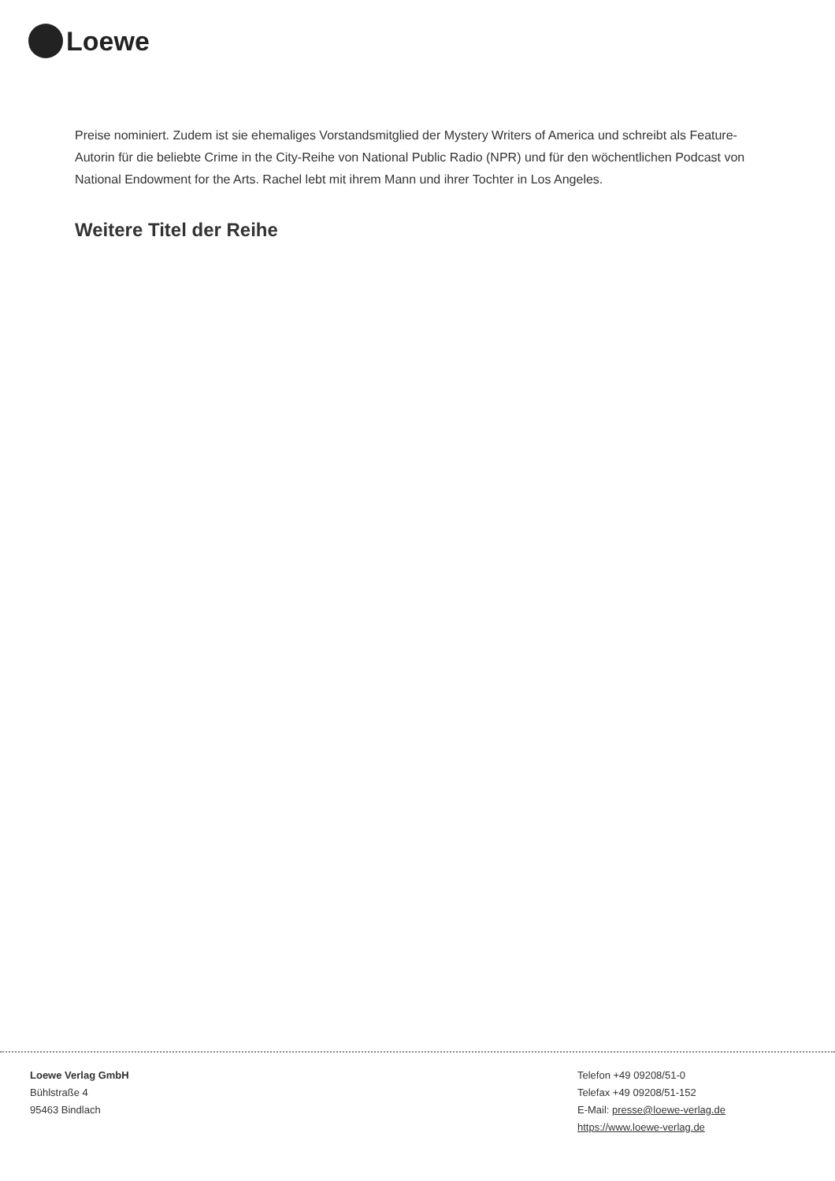Loewe
Preise nominiert. Zudem ist sie ehemaliges Vorstandsmitglied der Mystery Writers of America und schreibt als Feature-Autorin für die beliebte Crime in the City-Reihe von National Public Radio (NPR) und für den wöchentlichen Podcast von National Endowment for the Arts. Rachel lebt mit ihrem Mann und ihrer Tochter in Los Angeles.
Weitere Titel der Reihe
Loewe Verlag GmbH
Bühlstraße 4
95463 Bindlach
Telefon +49 09208/51-0
Telefax +49 09208/51-152
E-Mail: presse@loewe-verlag.de
https://www.loewe-verlag.de